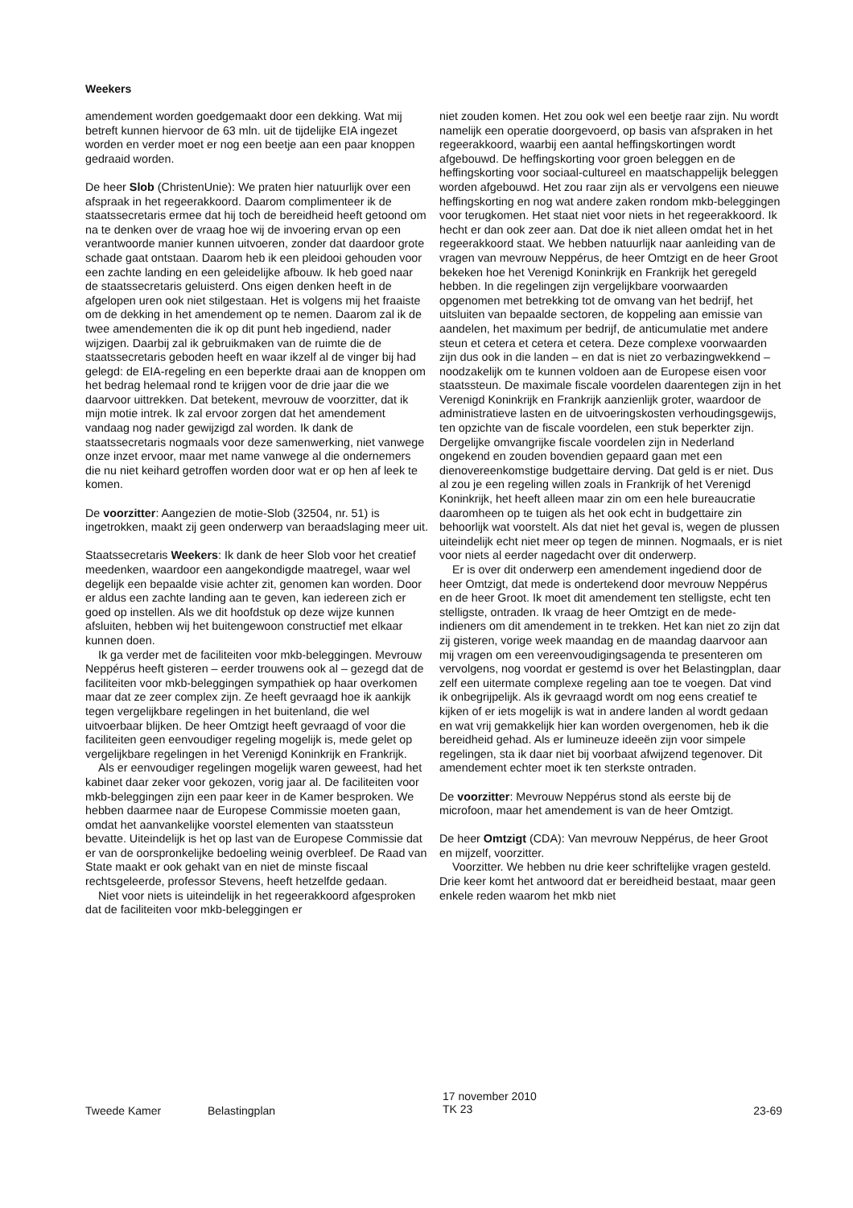Weekers
amendement worden goedgemaakt door een dekking. Wat mij betreft kunnen hiervoor de 63 mln. uit de tijdelijke EIA ingezet worden en verder moet er nog een beetje aan een paar knoppen gedraaid worden.
De heer Slob (ChristenUnie): We praten hier natuurlijk over een afspraak in het regeerakkoord. Daarom complimenteer ik de staatssecretaris ermee dat hij toch de bereidheid heeft getoond om na te denken over de vraag hoe wij de invoering ervan op een verantwoorde manier kunnen uitvoeren, zonder dat daardoor grote schade gaat ontstaan. Daarom heb ik een pleidooi gehouden voor een zachte landing en een geleidelijke afbouw. Ik heb goed naar de staatssecretaris geluisterd. Ons eigen denken heeft in de afgelopen uren ook niet stilgestaan. Het is volgens mij het fraaiste om de dekking in het amendement op te nemen. Daarom zal ik de twee amendementen die ik op dit punt heb ingediend, nader wijzigen. Daarbij zal ik gebruikmaken van de ruimte die de staatssecretaris geboden heeft en waar ikzelf al de vinger bij had gelegd: de EIA-regeling en een beperkte draai aan de knoppen om het bedrag helemaal rond te krijgen voor de drie jaar die we daarvoor uittrekken. Dat betekent, mevrouw de voorzitter, dat ik mijn motie intrek. Ik zal ervoor zorgen dat het amendement vandaag nog nader gewijzigd zal worden. Ik dank de staatssecretaris nogmaals voor deze samenwerking, niet vanwege onze inzet ervoor, maar met name vanwege al die ondernemers die nu niet keihard getroffen worden door wat er op hen af leek te komen.
De voorzitter: Aangezien de motie-Slob (32504, nr. 51) is ingetrokken, maakt zij geen onderwerp van beraadslaging meer uit.
Staatssecretaris Weekers: Ik dank de heer Slob voor het creatief meedenken, waardoor een aangekondigde maatregel, waar wel degelijk een bepaalde visie achter zit, genomen kan worden. Door er aldus een zachte landing aan te geven, kan iedereen zich er goed op instellen. Als we dit hoofdstuk op deze wijze kunnen afsluiten, hebben wij het buitengewoon constructief met elkaar kunnen doen.
Ik ga verder met de faciliteiten voor mkb-beleggingen. Mevrouw Neppérus heeft gisteren – eerder trouwens ook al – gezegd dat de faciliteiten voor mkb-beleggingen sympathiek op haar overkomen maar dat ze zeer complex zijn. Ze heeft gevraagd hoe ik aankijk tegen vergelijkbare regelingen in het buitenland, die wel uitvoerbaar blijken. De heer Omtzigt heeft gevraagd of voor die faciliteiten geen eenvoudiger regeling mogelijk is, mede gelet op vergelijkbare regelingen in het Verenigd Koninkrijk en Frankrijk.
Als er eenvoudiger regelingen mogelijk waren geweest, had het kabinet daar zeker voor gekozen, vorig jaar al. De faciliteiten voor mkb-beleggingen zijn een paar keer in de Kamer besproken. We hebben daarmee naar de Europese Commissie moeten gaan, omdat het aanvankelijke voorstel elementen van staatssteun bevatte. Uiteindelijk is het op last van de Europese Commissie dat er van de oorspronkelijke bedoeling weinig overbleef. De Raad van State maakt er ook gehakt van en niet de minste fiscaal rechtsgeleerde, professor Stevens, heeft hetzelfde gedaan.
Niet voor niets is uiteindelijk in het regeerakkoord afgesproken dat de faciliteiten voor mkb-beleggingen er
niet zouden komen. Het zou ook wel een beetje raar zijn. Nu wordt namelijk een operatie doorgevoerd, op basis van afspraken in het regeerakkoord, waarbij een aantal heffingskortingen wordt afgebouwd. De heffingskorting voor groen beleggen en de heffingskorting voor sociaal-cultureel en maatschappelijk beleggen worden afgebouwd. Het zou raar zijn als er vervolgens een nieuwe heffingskorting en nog wat andere zaken rondom mkb-beleggingen voor terugkomen. Het staat niet voor niets in het regeerakkoord. Ik hecht er dan ook zeer aan. Dat doe ik niet alleen omdat het in het regeerakkoord staat. We hebben natuurlijk naar aanleiding van de vragen van mevrouw Neppérus, de heer Omtzigt en de heer Groot bekeken hoe het Verenigd Koninkrijk en Frankrijk het geregeld hebben. In die regelingen zijn vergelijkbare voorwaarden opgenomen met betrekking tot de omvang van het bedrijf, het uitsluiten van bepaalde sectoren, de koppeling aan emissie van aandelen, het maximum per bedrijf, de anticumulatie met andere steun et cetera et cetera et cetera. Deze complexe voorwaarden zijn dus ook in die landen – en dat is niet zo verbazingwekkend – noodzakelijk om te kunnen voldoen aan de Europese eisen voor staatssteun. De maximale fiscale voordelen daarentegen zijn in het Verenigd Koninkrijk en Frankrijk aanzienlijk groter, waardoor de administratieve lasten en de uitvoeringskosten verhoudingsgewijs, ten opzichte van de fiscale voordelen, een stuk beperkter zijn. Dergelijke omvangrijke fiscale voordelen zijn in Nederland ongekend en zouden bovendien gepaard gaan met een dienovereenkomstige budgettaire derving. Dat geld is er niet. Dus al zou je een regeling willen zoals in Frankrijk of het Verenigd Koninkrijk, het heeft alleen maar zin om een hele bureaucratie daaromheen op te tuigen als het ook echt in budgettaire zin behoorlijk wat voorstelt. Als dat niet het geval is, wegen de plussen uiteindelijk echt niet meer op tegen de minnen. Nogmaals, er is niet voor niets al eerder nagedacht over dit onderwerp.
Er is over dit onderwerp een amendement ingediend door de heer Omtzigt, dat mede is ondertekend door mevrouw Neppérus en de heer Groot. Ik moet dit amendement ten stelligste, echt ten stelligste, ontraden. Ik vraag de heer Omtzigt en de mede-indieners om dit amendement in te trekken. Het kan niet zo zijn dat zij gisteren, vorige week maandag en de maandag daarvoor aan mij vragen om een vereenvoudigingsagenda te presenteren om vervolgens, nog voordat er gestemd is over het Belastingplan, daar zelf een uitermate complexe regeling aan toe te voegen. Dat vind ik onbegrijpelijk. Als ik gevraagd wordt om nog eens creatief te kijken of er iets mogelijk is wat in andere landen al wordt gedaan en wat vrij gemakkelijk hier kan worden overgenomen, heb ik die bereidheid gehad. Als er lumineuze ideeën zijn voor simpele regelingen, sta ik daar niet bij voorbaat afwijzend tegenover. Dit amendement echter moet ik ten sterkste ontraden.
De voorzitter: Mevrouw Neppérus stond als eerste bij de microfoon, maar het amendement is van de heer Omtzigt.
De heer Omtzigt (CDA): Van mevrouw Neppérus, de heer Groot en mijzelf, voorzitter.
Voorzitter. We hebben nu drie keer schriftelijke vragen gesteld. Drie keer komt het antwoord dat er bereidheid bestaat, maar geen enkele reden waarom het mkb niet
Tweede Kamer Belastingplan
17 november 2010
TK 23
23-69